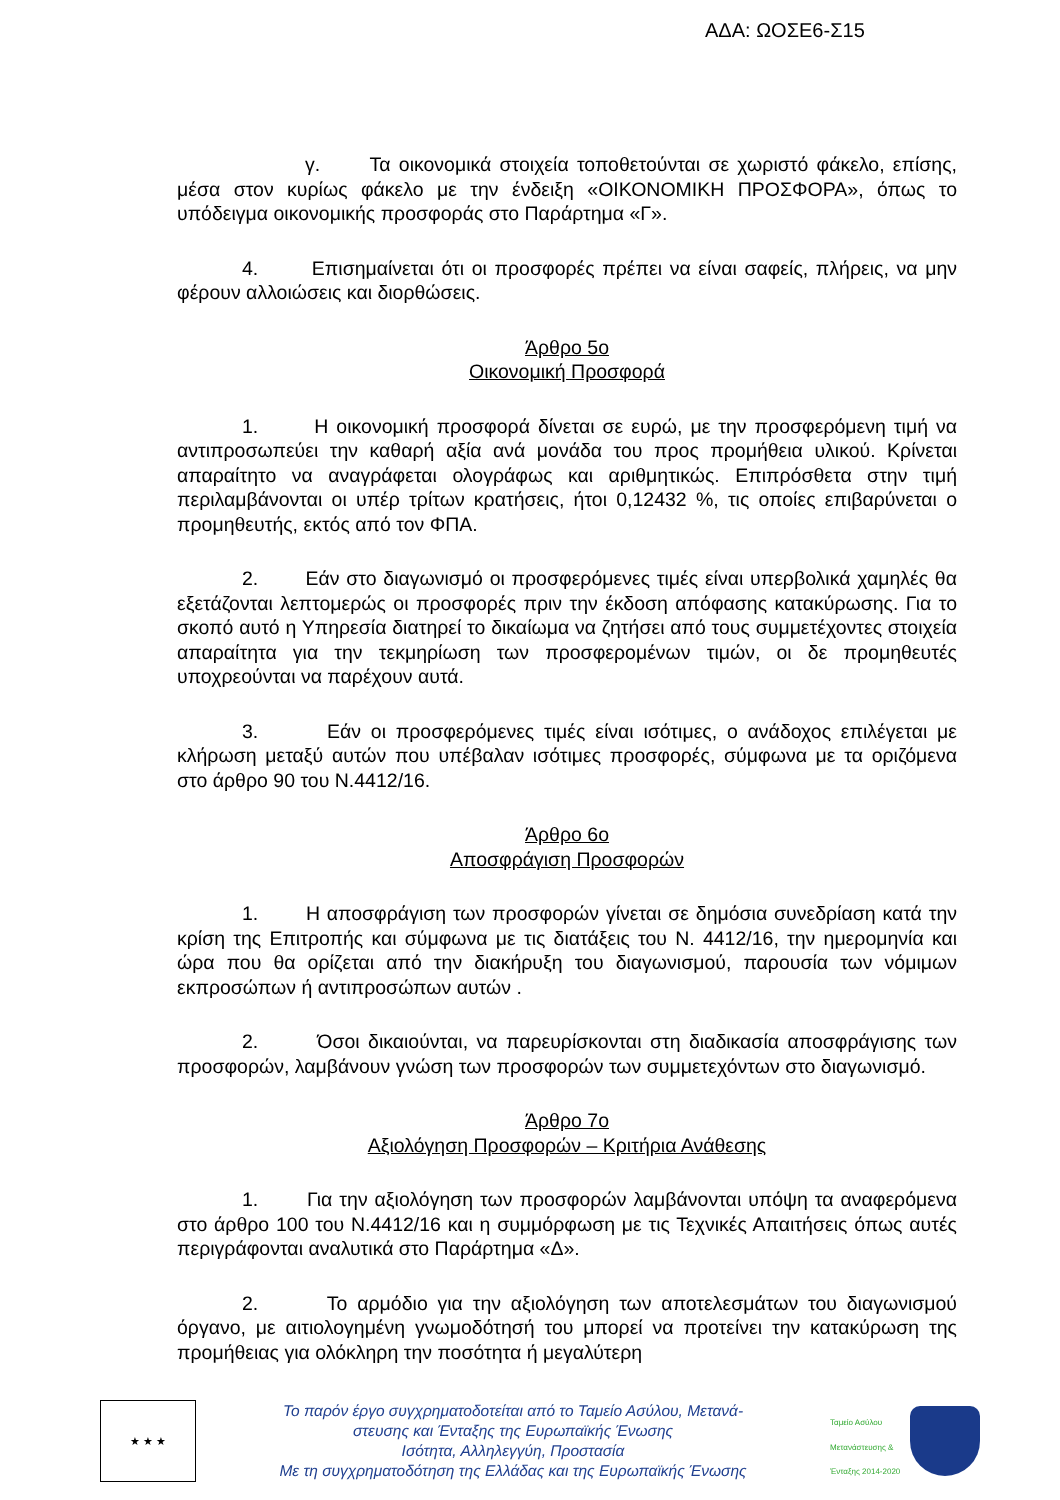ΑΔΑ: ΩΟΣΕ6-Σ15
γ. Τα οικονομικά στοιχεία τοποθετούνται σε χωριστό φάκελο, επίσης, μέσα στον κυρίως φάκελο με την ένδειξη «ΟΙΚΟΝΟΜΙΚΗ ΠΡΟΣΦΟΡΑ», όπως το υπόδειγμα οικονομικής προσφοράς στο Παράρτημα «Γ».
4. Επισημαίνεται ότι οι προσφορές πρέπει να είναι σαφείς, πλήρεις, να μην φέρουν αλλοιώσεις και διορθώσεις.
Άρθρο 5ο
Οικονομική Προσφορά
1. Η οικονομική προσφορά δίνεται σε ευρώ, με την προσφερόμενη τιμή να αντιπροσωπεύει την καθαρή αξία ανά μονάδα του προς προμήθεια υλικού. Κρίνεται απαραίτητο να αναγράφεται ολογράφως και αριθμητικώς. Επιπρόσθετα στην τιμή περιλαμβάνονται οι υπέρ τρίτων κρατήσεις, ήτοι 0,12432 %, τις οποίες επιβαρύνεται ο προμηθευτής, εκτός από τον ΦΠΑ.
2. Εάν στο διαγωνισμό οι προσφερόμενες τιμές είναι υπερβολικά χαμηλές θα εξετάζονται λεπτομερώς οι προσφορές πριν την έκδοση απόφασης κατακύρωσης. Για το σκοπό αυτό η Υπηρεσία διατηρεί το δικαίωμα να ζητήσει από τους συμμετέχοντες στοιχεία απαραίτητα για την τεκμηρίωση των προσφερομένων τιμών, οι δε προμηθευτές υποχρεούνται να παρέχουν αυτά.
3. Εάν οι προσφερόμενες τιμές είναι ισότιμες, ο ανάδοχος επιλέγεται με κλήρωση μεταξύ αυτών που υπέβαλαν ισότιμες προσφορές, σύμφωνα με τα οριζόμενα στο άρθρο 90 του Ν.4412/16.
Άρθρο 6ο
Αποσφράγιση Προσφορών
1. Η αποσφράγιση των προσφορών γίνεται σε δημόσια συνεδρίαση κατά την κρίση της Επιτροπής και σύμφωνα με τις διατάξεις του Ν. 4412/16, την ημερομηνία και ώρα που θα ορίζεται από την διακήρυξη του διαγωνισμού, παρουσία των νόμιμων εκπροσώπων ή αντιπροσώπων αυτών .
2. Όσοι δικαιούνται, να παρευρίσκονται στη διαδικασία αποσφράγισης των προσφορών, λαμβάνουν γνώση των προσφορών των συμμετεχόντων στο διαγωνισμό.
Άρθρο 7ο
Αξιολόγηση Προσφορών – Κριτήρια Ανάθεσης
1. Για την αξιολόγηση των προσφορών λαμβάνονται υπόψη τα αναφερόμενα στο άρθρο 100 του Ν.4412/16 και η συμμόρφωση με τις Τεχνικές Απαιτήσεις όπως αυτές περιγράφονται αναλυτικά στο Παράρτημα «Δ».
2. Το αρμόδιο για την αξιολόγηση των αποτελεσμάτων του διαγωνισμού όργανο, με αιτιολογημένη γνωμοδότησή του μπορεί να προτείνει την κατακύρωση της προμήθειας για ολόκληρη την ποσότητα ή μεγαλύτερη
★ ★ ★
Το παρόν έργο συγχρηματοδοτείται από το Ταμείο Ασύλου, Μετανά-
στευσης και Ένταξης της Ευρωπαϊκής Ένωσης
Ισότητα, Αλληλεγγύη, Προστασία
Με τη συγχρηματοδότηση της Ελλάδας και της Ευρωπαϊκής Ένωσης
Ταμείο Ασύλου Μετανάστευσης & Ένταξης 2014-2020